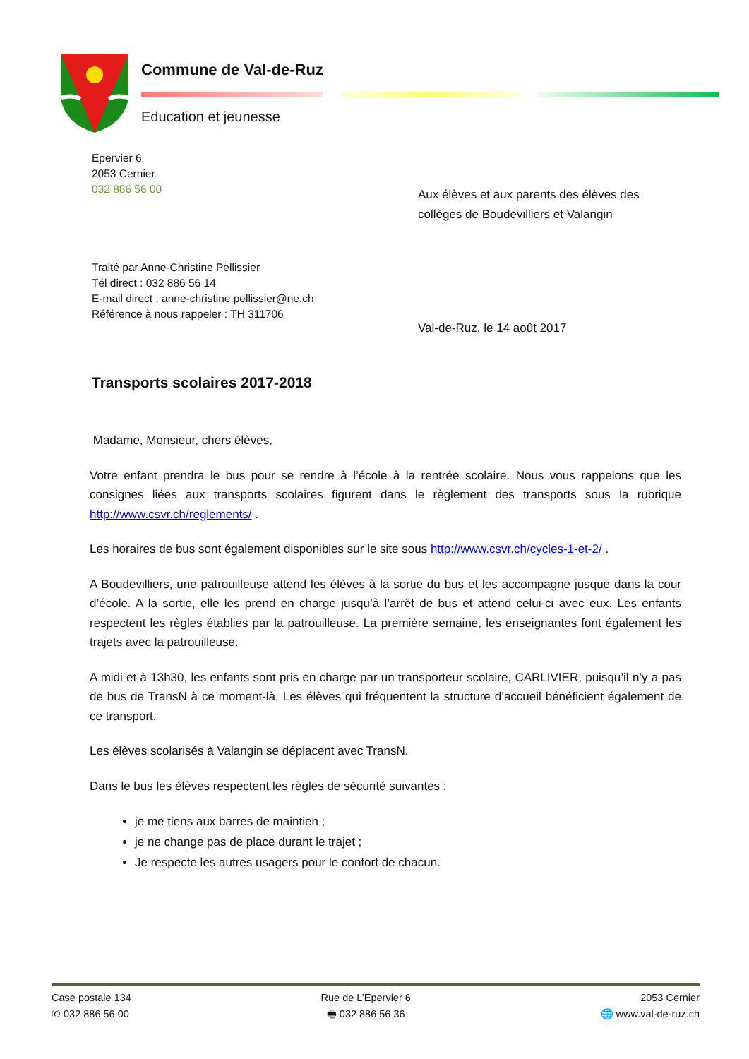Commune de Val-de-Ruz
Education et jeunesse
Epervier 6
2053 Cernier
032 886 56 00
Aux élèves et aux parents des élèves des
collèges de Boudevilliers et Valangin
Traité par Anne-Christine Pellissier
Tél direct : 032 886 56 14
E-mail direct : anne-christine.pellissier@ne.ch
Référence à nous rappeler : TH 311706
Val-de-Ruz, le 14 août 2017
Transports scolaires 2017-2018
Madame, Monsieur, chers élèves,
Votre enfant prendra le bus pour se rendre à l’école à la rentrée scolaire. Nous vous rappelons que les consignes liées aux transports scolaires figurent dans le règlement des transports sous la rubrique http://www.csvr.ch/reglements/ .
Les horaires de bus sont également disponibles sur le site sous http://www.csvr.ch/cycles-1-et-2/ .
A Boudevilliers, une patrouilleuse attend les élèves à la sortie du bus et les accompagne jusque dans la cour d’école. A la sortie, elle les prend en charge jusqu’à l’arrêt de bus et attend celui-ci avec eux. Les enfants respectent les règles établies par la patrouilleuse. La première semaine, les enseignantes font également les trajets avec la patrouilleuse.
A midi et à 13h30, les enfants sont pris en charge par un transporteur scolaire, CARLIVIER, puisqu’il n’y a pas de bus de TransN à ce moment-là. Les élèves qui fréquentent la structure d’accueil bénéficient également de ce transport.
Les élèves scolarisés à Valangin se déplacent avec TransN.
Dans le bus les élèves respectent les règles de sécurité suivantes :
je me tiens aux barres de maintien ;
je ne change pas de place durant le trajet ;
Je respecte les autres usagers pour le confort de chacun.
Case postale 134
✆ 032 886 56 00
Rue de L’Epervier 6
🖷 032 886 56 36
2053 Cernier
🌐 www.val-de-ruz.ch